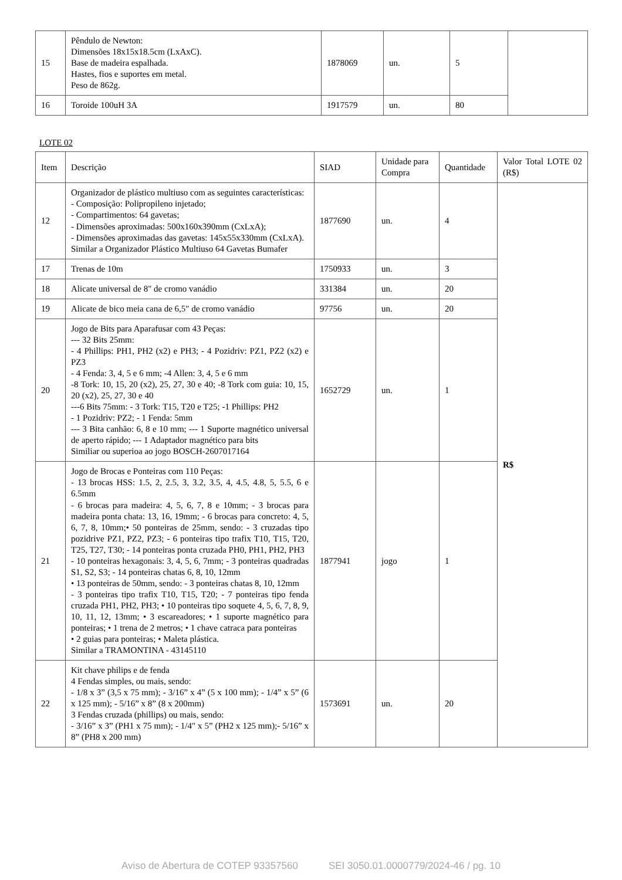| 15 | Pêndulo de Newton: Dimensões 18x15x18.5cm (LxAxC). Base de madeira espalhada. Hastes, fios e suportes em metal. Peso de 862g. | 1878069 | un. | 5 | |
| 16 | Toroide 100uH 3A | 1917579 | un. | 80 | |
LOTE 02
| Item | Descrição | SIAD | Unidade para Compra | Quantidade | Valor Total LOTE 02 (R$) |
| --- | --- | --- | --- | --- | --- |
| 12 | Organizador de plástico multiuso com as seguintes características: - Composição: Polipropileno injetado; - Compartimentos: 64 gavetas; - Dimensões aproximadas: 500x160x390mm (CxLxA); - Dimensões aproximadas das gavetas: 145x55x330mm (CxLxA). Similar a Organizador Plástico Multiuso 64 Gavetas Bumafer | 1877690 | un. | 4 | R$ |
| 17 | Trenas de 10m | 1750933 | un. | 3 | |
| 18 | Alicate universal de 8" de cromo vanádio | 331384 | un. | 20 | |
| 19 | Alicate de bico meia cana de 6,5" de cromo vanádio | 97756 | un. | 20 | |
| 20 | Jogo de Bits para Aparafusar com 43 Peças: --- 32 Bits 25mm: - 4 Phillips: PH1, PH2 (x2) e PH3; - 4 Pozidriv: PZ1, PZ2 (x2) e PZ3 - 4 Fenda: 3, 4, 5 e 6 mm; -4 Allen: 3, 4, 5 e 6 mm -8 Tork: 10, 15, 20 (x2), 25, 27, 30 e 40; -8 Tork com guia: 10, 15, 20 (x2), 25, 27, 30 e 40 ---6 Bits 75mm: - 3 Tork: T15, T20 e T25; -1 Phillips: PH2 - 1 Pozidriv: PZ2; - 1 Fenda: 5mm --- 3 Bita canhão: 6, 8 e 10 mm; --- 1 Suporte magnético universal de aperto rápido; --- 1 Adaptador magnético para bits Similiar ou superioa ao jogo BOSCH-2607017164 | 1652729 | un. | 1 | |
| 21 | Jogo de Brocas e Ponteiras com 110 Peças: - 13 brocas HSS: 1.5, 2, 2.5, 3, 3.2, 3.5, 4, 4.5, 4.8, 5, 5.5, 6 e 6.5mm - 6 brocas para madeira: 4, 5, 6, 7, 8 e 10mm; - 3 brocas para madeira ponta chata: 13, 16, 19mm; - 6 brocas para concreto: 4, 5, 6, 7, 8, 10mm;• 50 ponteiras de 25mm, sendo: - 3 cruzadas tipo pozidrive PZ1, PZ2, PZ3; - 6 ponteiras tipo trafix T10, T15, T20, T25, T27, T30; - 14 ponteiras ponta cruzada PH0, PH1, PH2, PH3 - 10 ponteiras hexagonais: 3, 4, 5, 6, 7mm; - 3 ponteiras quadradas S1, S2, S3; - 14 ponteiras chatas 6, 8, 10, 12mm • 13 ponteiras de 50mm, sendo: - 3 ponteiras chatas 8, 10, 12mm - 3 ponteiras tipo trafix T10, T15, T20; - 7 ponteiras tipo fenda cruzada PH1, PH2, PH3; • 10 ponteiras tipo soquete 4, 5, 6, 7, 8, 9, 10, 11, 12, 13mm; • 3 escareadores; • 1 suporte magnético para ponteiras; • 1 trena de 2 metros; • 1 chave catraca para ponteiras • 2 guias para ponteiras; • Maleta plástica. Similar a TRAMONTINA - 43145110 | 1877941 | jogo | 1 | |
| 22 | Kit chave philips e de fenda 4 Fendas simples, ou mais, sendo: - 1/8 x 3” (3,5 x 75 mm); - 3/16” x 4” (5 x 100 mm); - 1/4” x 5” (6 x 125 mm); - 5/16” x 8” (8 x 200mm) 3 Fendas cruzada (phillips) ou mais, sendo: - 3/16” x 3” (PH1 x 75 mm); - 1/4" x 5” (PH2 x 125 mm);- 5/16” x 8” (PH8 x 200 mm) | 1573691 | un. | 20 | |
Aviso de Abertura de COTEP 93357560 SEI 3050.01.0000779/2024-46 / pg. 10